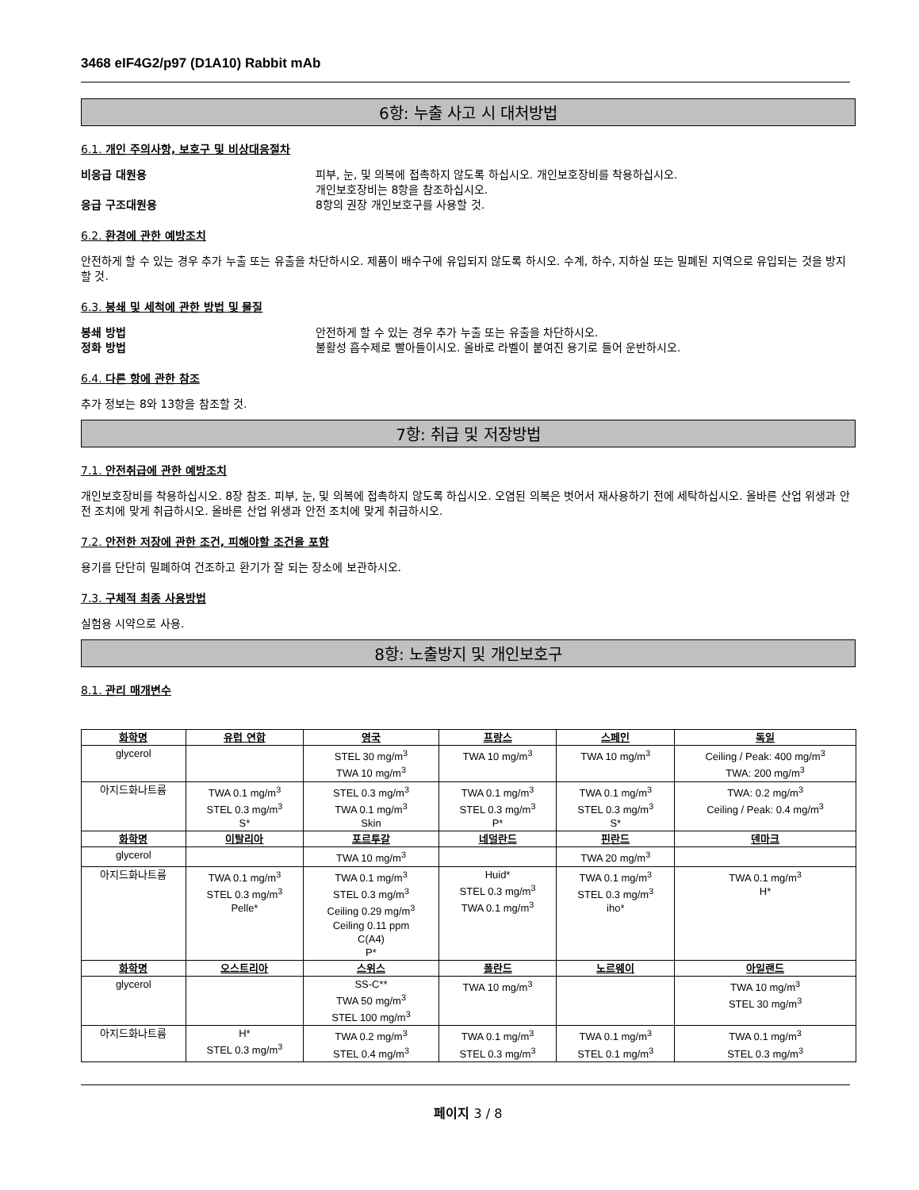3468 eIF4G2/p97 (D1A10) Rabbit mAb
6항: 누출 사고 시 대처방법
6.1. 개인 주의사항, 보호구 및 비상대응절차
비응급 대원용 피부, 눈, 및 의복에 접촉하지 않도록 하십시오. 개인보호장비를 착용하십시오.
개인보호장비는 8항을 참조하십시오.
응급 구조대원용 8항의 권장 개인보호구를 사용할 것.
6.2. 환경에 관한 예방조치
안전하게 할 수 있는 경우 추가 누출 또는 유출을 차단하시오. 제품이 배수구에 유입되지 않도록 하시오. 수계, 하수, 지하실 또는 밀폐된 지역으로 유입되는 것을 방지할 것.
6.3. 봉쇄 및 세척에 관한 방법 및 물질
봉쇄 방법 안전하게 할 수 있는 경우 추가 누출 또는 유출을 차단하시오.
정화 방법 불활성 흡수제로 빨아들이시오. 올바로 라벨이 붙여진 용기로 들어 운반하시오.
6.4. 다른 항에 관한 참조
추가 정보는 8와 13항을 참조할 것.
7항: 취급 및 저장방법
7.1. 안전취급에 관한 예방조치
개인보호장비를 착용하십시오. 8장 참조. 피부, 눈, 및 의복에 접촉하지 않도록 하십시오. 오염된 의복은 벗어서 재사용하기 전에 세탁하십시오. 올바른 산업 위생과 안전 조치에 맞게 취급하시오. 올바른 산업 위생과 안전 조치에 맞게 취급하시오.
7.2. 안전한 저장에 관한 조건, 피해야할 조건을 포함
용기를 단단히 밀폐하여 건조하고 환기가 잘 되는 장소에 보관하시오.
7.3. 구체적 최종 사용방법
실험용 시약으로 사용.
8항: 노출방지 및 개인보호구
8.1. 관리 매개변수
| 화학명 | 유럽 연합 | 영국 | 프랑스 | 스페인 | 독일 |
| --- | --- | --- | --- | --- | --- |
| glycerol | | STEL 30 mg/m<sup>3</sup> TWA 10 mg/m<sup>3</sup> | TWA 10 mg/m<sup>3</sup> | TWA 10 mg/m<sup>3</sup> | Ceiling / Peak: 400 mg/m<sup>3</sup> TWA: 200 mg/m<sup>3</sup> |
| 아지드화나트륨 | TWA 0.1 mg/m<sup>3</sup> STEL 0.3 mg/m<sup>3</sup> S* | STEL 0.3 mg/m<sup>3</sup> TWA 0.1 mg/m<sup>3</sup> Skin | TWA 0.1 mg/m<sup>3</sup> STEL 0.3 mg/m<sup>3</sup> P* | TWA 0.1 mg/m<sup>3</sup> STEL 0.3 mg/m<sup>3</sup> S* | TWA: 0.2 mg/m<sup>3</sup> Ceiling / Peak: 0.4 mg/m<sup>3</sup> |
| 화학명 | 이탈리아 | 포르투갈 | 네덜란드 | 핀란드 | 덴마크 |
| glycerol | | TWA 10 mg/m<sup>3</sup> | | TWA 20 mg/m<sup>3</sup> | |
| 아지드화나트륨 | TWA 0.1 mg/m<sup>3</sup> STEL 0.3 mg/m<sup>3</sup> Pelle* | TWA 0.1 mg/m<sup>3</sup> STEL 0.3 mg/m<sup>3</sup> Ceiling 0.29 mg/m<sup>3</sup> Ceiling 0.11 ppm C(A4) P* | Huid* STEL 0.3 mg/m<sup>3</sup> TWA 0.1 mg/m<sup>3</sup> | TWA 0.1 mg/m<sup>3</sup> STEL 0.3 mg/m<sup>3</sup> iho* | TWA 0.1 mg/m<sup>3</sup> H* |
| 화학명 | 오스트리아 | 스위스 | 폴란드 | 노르웨이 | 아일랜드 |
| glycerol | | SS-C** TWA 50 mg/m<sup>3</sup> STEL 100 mg/m<sup>3</sup> | TWA 10 mg/m<sup>3</sup> | | TWA 10 mg/m<sup>3</sup> STEL 30 mg/m<sup>3</sup> |
| 아지드화나트륨 | H* STEL 0.3 mg/m<sup>3</sup> | TWA 0.2 mg/m<sup>3</sup> STEL 0.4 mg/m<sup>3</sup> | TWA 0.1 mg/m<sup>3</sup> STEL 0.3 mg/m<sup>3</sup> | TWA 0.1 mg/m<sup>3</sup> STEL 0.1 mg/m<sup>3</sup> | TWA 0.1 mg/m<sup>3</sup> STEL 0.3 mg/m<sup>3</sup> |
페이지 3 / 8